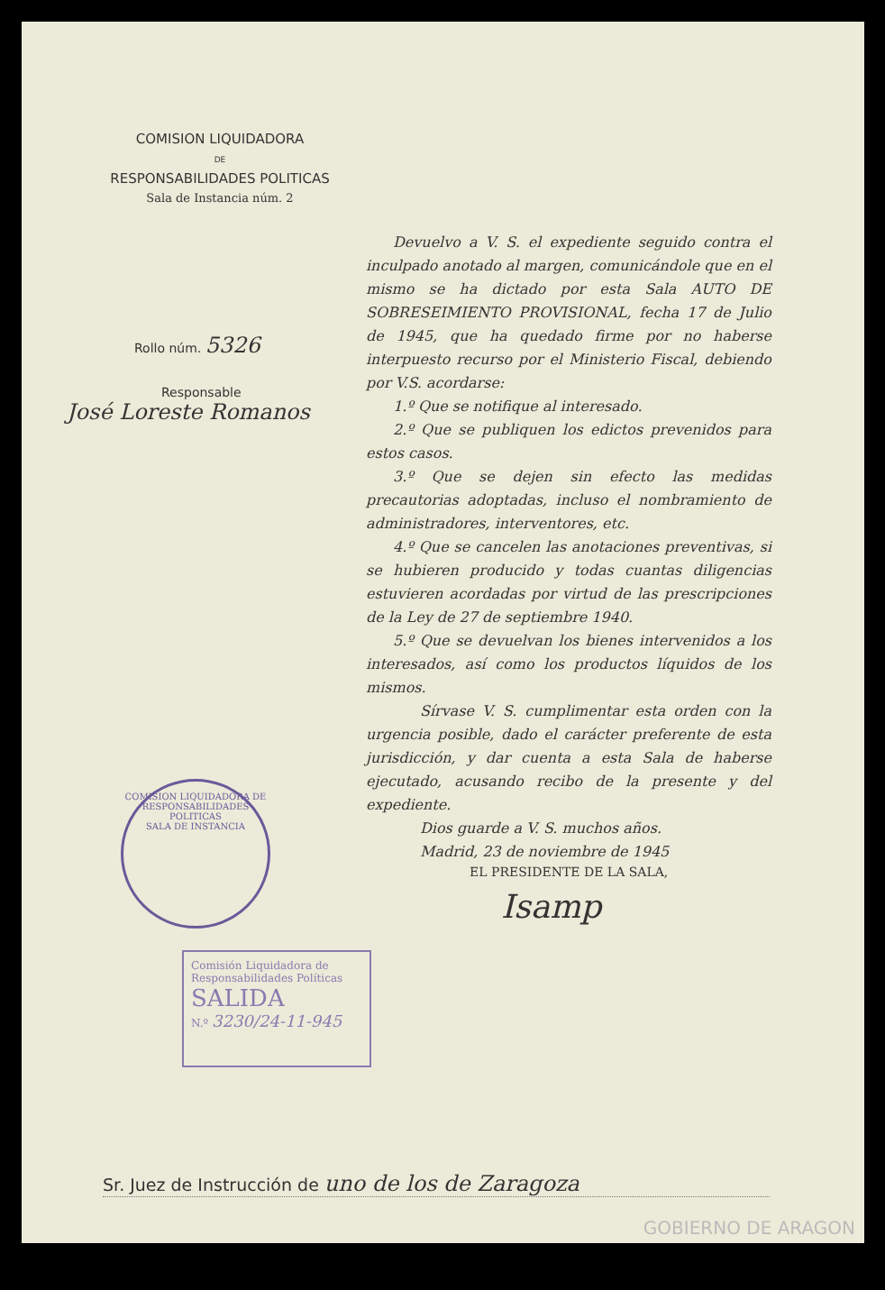COMISION LIQUIDADORA
DE
RESPONSABILIDADES POLITICAS
Sala de Instancia núm. 2
Rollo núm. 5326
Responsable
José Loreste Romanos
Devuelvo a V. S. el expediente seguido contra el inculpado anotado al margen, comunicándole que en el mismo se ha dictado por esta Sala AUTO DE SOBRESEIMIENTO PROVISIONAL, fecha 17 de Julio de 1945, que ha quedado firme por no haberse interpuesto recurso por el Ministerio Fiscal, debiendo por V.S. acordarse:
1.º Que se notifique al interesado.
2.º Que se publiquen los edictos prevenidos para estos casos.
3.º Que se dejen sin efecto las medidas precautorias adoptadas, incluso el nombramiento de administradores, interventores, etc.
4.º Que se cancelen las anotaciones preventivas, si se hubieren producido y todas cuantas diligencias estuvieren acordadas por virtud de las prescripciones de la Ley de 27 de septiembre 1940.
5.º Que se devuelvan los bienes intervenidos a los interesados, así como los productos líquidos de los mismos.
Sírvase V. S. cumplimentar esta orden con la urgencia posible, dado el carácter preferente de esta jurisdicción, y dar cuenta a esta Sala de haberse ejecutado, acusando recibo de la presente y del expediente.
Dios guarde a V. S. muchos años.
Madrid, 23 de noviembre de 1945
EL PRESIDENTE DE LA SALA,
Isamp
COMISION LIQUIDADORA DE RESPONSABILIDADES POLITICAS
SALA DE INSTANCIA
Comisión Liquidadora de Responsabilidades Políticas
SALIDA
N.º 3230/24-11-945
Sr. Juez de Instrucción de uno de los de Zaragoza
GOBIERNO DE ARAGON